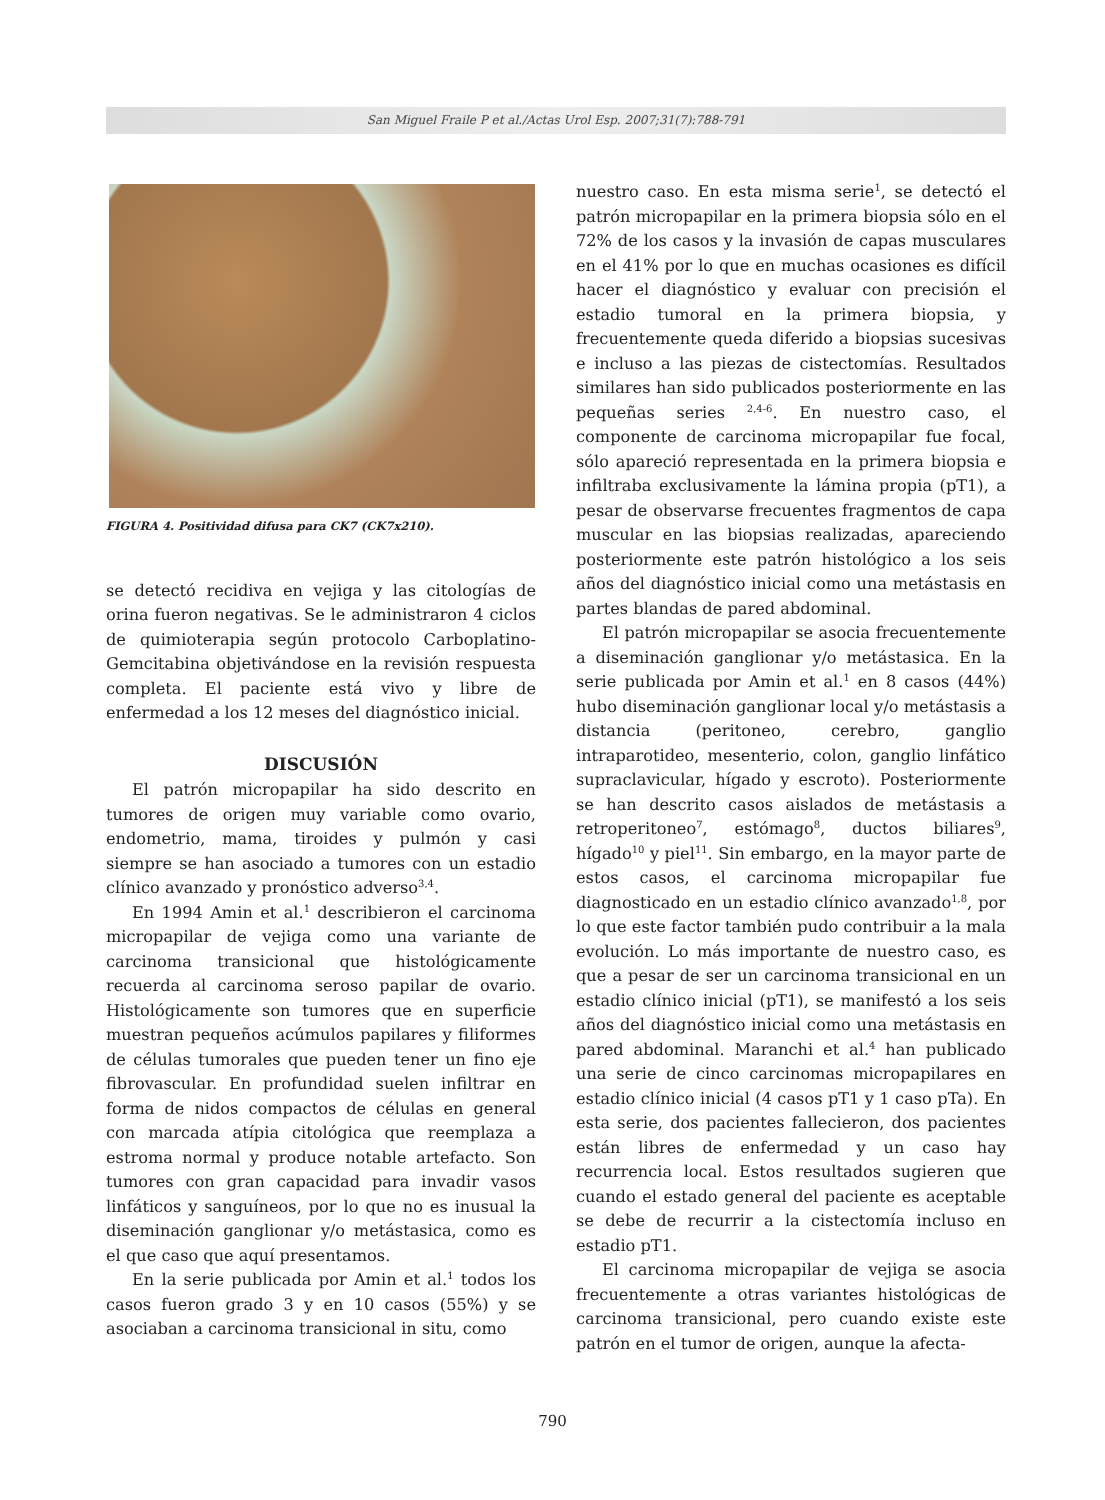San Miguel Fraile P et al./Actas Urol Esp. 2007;31(7):788-791
FIGURA 4. Positividad difusa para CK7 (CK7x210).
se detectó recidiva en vejiga y las citologías de orina fueron negativas. Se le administraron 4 ciclos de quimioterapia según protocolo Carboplatino-Gemcitabina objetivándose en la revisión respuesta completa. El paciente está vivo y libre de enfermedad a los 12 meses del diagnóstico inicial.
DISCUSIÓN
El patrón micropapilar ha sido descrito en tumores de origen muy variable como ovario, endometrio, mama, tiroides y pulmón y casi siempre se han asociado a tumores con un estadio clínico avanzado y pronóstico adverso<sup>3,4</sup>.
En 1994 Amin et al.<sup>1</sup> describieron el carcinoma micropapilar de vejiga como una variante de carcinoma transicional que histológicamente recuerda al carcinoma seroso papilar de ovario. Histológicamente son tumores que en superficie muestran pequeños acúmulos papilares y filiformes de células tumorales que pueden tener un fino eje fibrovascular. En profundidad suelen infiltrar en forma de nidos compactos de células en general con marcada atípia citológica que reemplaza a estroma normal y produce notable artefacto. Son tumores con gran capacidad para invadir vasos linfáticos y sanguíneos, por lo que no es inusual la diseminación ganglionar y/o metástasica, como es el que caso que aquí presentamos.
En la serie publicada por Amin et al.<sup>1</sup> todos los casos fueron grado 3 y en 10 casos (55%) y se asociaban a carcinoma transicional in situ, como
nuestro caso. En esta misma serie<sup>1</sup>, se detectó el patrón micropapilar en la primera biopsia sólo en el 72% de los casos y la invasión de capas musculares en el 41% por lo que en muchas ocasiones es difícil hacer el diagnóstico y evaluar con precisión el estadio tumoral en la primera biopsia, y frecuentemente queda diferido a biopsias sucesivas e incluso a las piezas de cistectomías. Resultados similares han sido publicados posteriormente en las pequeñas series <sup>2,4-6</sup>. En nuestro caso, el componente de carcinoma micropapilar fue focal, sólo apareció representada en la primera biopsia e infiltraba exclusivamente la lámina propia (pT1), a pesar de observarse frecuentes fragmentos de capa muscular en las biopsias realizadas, apareciendo posteriormente este patrón histológico a los seis años del diagnóstico inicial como una metástasis en partes blandas de pared abdominal.
El patrón micropapilar se asocia frecuentemente a diseminación ganglionar y/o metástasica. En la serie publicada por Amin et al.<sup>1</sup> en 8 casos (44%) hubo diseminación ganglionar local y/o metástasis a distancia (peritoneo, cerebro, ganglio intraparotideo, mesenterio, colon, ganglio linfático supraclavicular, hígado y escroto). Posteriormente se han descrito casos aislados de metástasis a retroperitoneo<sup>7</sup>, estómago<sup>8</sup>, ductos biliares<sup>9</sup>, hígado<sup>10</sup> y piel<sup>11</sup>. Sin embargo, en la mayor parte de estos casos, el carcinoma micropapilar fue diagnosticado en un estadio clínico avanzado<sup>1,8</sup>, por lo que este factor también pudo contribuir a la mala evolución. Lo más importante de nuestro caso, es que a pesar de ser un carcinoma transicional en un estadio clínico inicial (pT1), se manifestó a los seis años del diagnóstico inicial como una metástasis en pared abdominal. Maranchi et al.<sup>4</sup> han publicado una serie de cinco carcinomas micropapilares en estadio clínico inicial (4 casos pT1 y 1 caso pTa). En esta serie, dos pacientes fallecieron, dos pacientes están libres de enfermedad y un caso hay recurrencia local. Estos resultados sugieren que cuando el estado general del paciente es aceptable se debe de recurrir a la cistectomía incluso en estadio pT1.
El carcinoma micropapilar de vejiga se asocia frecuentemente a otras variantes histológicas de carcinoma transicional, pero cuando existe este patrón en el tumor de origen, aunque la afecta-
790